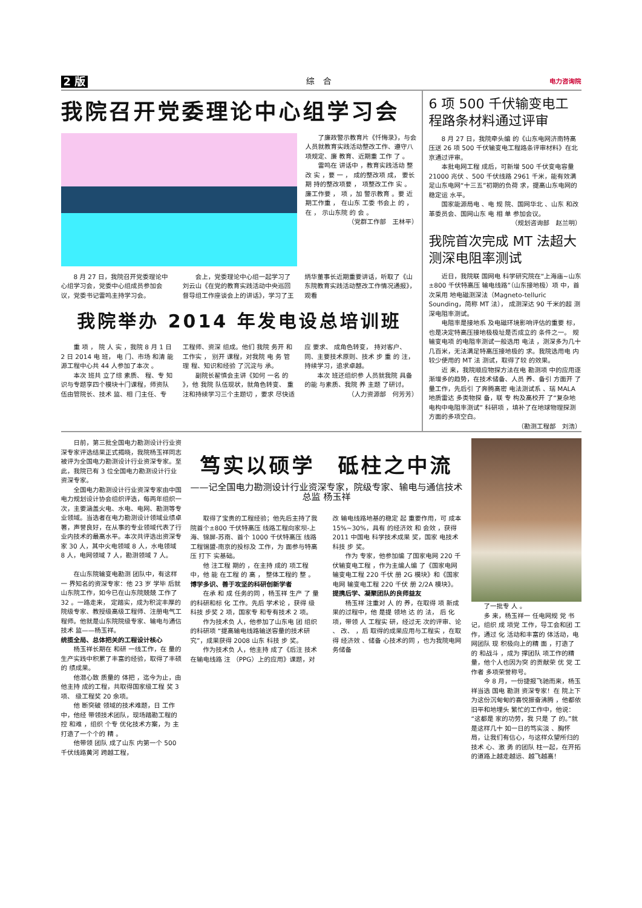2 版 综　合 电力咨询院
我院召开党委理论中心组学习会
了廉政警示教育片《忏悔录》，与会人员就教育实践活动整改工作、遵守八项规定、廉 教育、近期重 工作 了 。
雷鸣在 讲话中 ，教育实践活动 整改 实 ，要 一 ， 成的整改项 成， 要长期 持的整改项要 ， 项整改工作 实 。 廉工作要 ， 项 ，加 警示教育 。要 近期工作重 ， 在山东 工委 书会上 的 ，在 ， 示山东院 的 会 。
（党群工作部　王林平）
8 月 27 日，我院召开党委理论中心组学习会，党委中心组成员参加会议，党委书记雷鸣主持学习会。
会上，党委理论中心组一起学习了刘云山《在党的教育实践活动中央巡回督导组工作座谈会上的讲话》，学习了王炳华董事长近期重要讲话，听取了《山东院教育实践活动整改工作情况通报》，观看
我院举办 2014 年发电设总培训班
重 项 ， 院 人 实 ，我院 8 月 1 日 2 日 2014 电 班， 电 门、市场 和清 能源工程中心共 44 人参加了本次 。
本次 班共 立了综 素质、 程、专 知识与专题享四个模块十门课程，师资队伍由管院长、技术 监、相 门主任、专 工程师、资深 组成。他们 我院 务开 和 工作实 ， 别开 课程，对我院 电 务 管理 程、知识和经验 了沉淀与 承。
副院长翟慎会主讲《如何 一名 的 》，他 我院 队伍现状，就角色转变、 重 注和持续学习三个主题切 ，要求 尽快适应 要求、 成角色转变， 持对客户、 同、主要技术原则、技术 步 重 的 注，持续学习，追求卓越。
本次 班还组织参 人员就我院 具备的能 与素质、我院 养 主题 了研讨。
（人力资源部　何芳芳）
6 项 500 千伏输变电工程路条材料通过评审
8 月 27 日，我院牵头编 的《山东电网济南特高压送 26 项 500 千伏输变电工程路条评审材料》在北京通过评审。
本批电网工程 成后，可新增 500 千伏变电容量 21000 兆伏 、500 千伏线路 2961 千米，能有效满足山东电网“十三五”初期的负荷 求，提高山东电网的 稳定运 水平。
国家能源局电 、电 规 院、国网华北 、山东 和改革委员会、国网山东 电 相 单 参加会议。
（规划咨询部　赵兰明）
我院首次完成 MT 法超大测深电阻率测试
近日，我院联 国网电 科学研究院在“上海庙~山东±800 千伏特高压 输电线路”（山东接地极）项 中，首次采用 地电磁测深法（Magneto-telluric Sounding，简称 MT 法）， 成测深达 90 千米的超 测深电阻率测试。
电阻率是接地系 及电磁环境影响评估的重要 标，也是决定特高压接地极极址是否成立的 条件之一。 规输变电项 的电阻率测试一般选用 电法 ，测深多为几十 几百米，无法满足特高压接地极的 求。我院选用电 内较少使用的 MT 法 测试，取得了较 的效果。
近 来，我院顺应物探方法在电 勘测项 中的应用逐渐增多的趋势，在技术储备、人员 养、备引 方面开 了 量工作，先后引 了奔腾高密 电法测试系 、瑞 MALA 地质雷达 多类物探 备，联 专 构及高校开 了“复杂地电构中电阻率测试” 科研项 ，填补了在地球物理探测方面的多项空白。
（勘测工程部　刘浩）
日前，第三批全国电力勘测设计行业资深专家评选结果正式揭晓，我院杨玉祥同志被评为全国电力勘测设计行业资深专家。至此，我院已有 3 位全国电力勘测设计行业资深专家。
全国电力勘测设计行业资深专家由中国电力规划设计协会组织评选，每两年组织一次，主要涵盖火电、水电、电网、勘测等专业领域。当选者在电力勘测设计领域业绩卓著，声誉良好，在从事的专业领域代表了行业内技术的最高水平。本次共评选出资深专家 30 人，其中火电领域 8 人，水电领域 8 人，电网领域 7 人，勘测领域 7 人。
在山东院输变电勘测 团队中，有这样一 界知名的资深专家：他 23 岁 学毕 后就 山东院工作，如今已在山东院兢兢 工作了 32 。一路走来， 定踏实，成为积淀丰厚的院级专家、教授级高级工程师、注册电气工程师。他就是山东院院级专家、输电与通信技术 监——杨玉祥。
统揽全局、总体把关的工程设计核心
杨玉祥长期在 和研 一线工作，在 量的生产实践中积累了丰富的经验，取得了丰硕的 绩成果。
他潜心致 质量的 体把 ，迄今为止，由他主持 成的工程，共取得国家级工程 奖 3 项、 级工程奖 20 余项。
他 断突破 领域的技术难题，日 工作中，他经 带领技术团队，现场踏勘工程的 控 和难 ，组织 个专 优化技术方案，为 主打造了一个个的 精 。
他带领 团队 成了山东 内第一个 500 千伏线路黄河 跨越工程，
笃实以硕学　砥柱之中流
——记全国电力勘测设计行业资深专家，院级专家、输电与通信技术总监 杨玉祥
取得了宝贵的工程经验；他先后主持了我院首个±800 千伏特高压 线路工程向家坝-上海、锦屏-苏南、首个 1000 千伏特高压 线路工程锡盟-南京的投标及 工作，为 面参与特高压 打下 实基础。
他 注工程 期的 ，在主持 成的 项工程中，他 能 在工程 的 高 ， 整体工程的 整 。
博学多识、善于攻坚的科研创新学者
在承 和 成 任务的同 ，杨玉祥 生产 了 量的科研和标 化 工作。先后 学术论 ，获得 级科技 步奖 2 项，国家专 和专有技术 2 项。
作为技术负 人，他参加了山东电 团 组织的科研项 “提高输电线路输送容量的技术研究”，成果获得 2008 山东 科技 步 奖。
作为技术负 人，他主持 成了《后注 技术在输电线路 注 （PPG）上的应用》课题，对 改 输电线路地基的稳定 起 重要作用，可 成本 15%~30%，具有 的经济效 和 会效 ，获得 2011 中国电 科学技术成果 奖，国家 电技术科技 步 奖。
作为 专家，他参加编 了国家电网 220 千伏输变电工程 ，作为主编人编 了《国家电网输变电工程 220 千伏 册 2G 模块》和《国家电网 输变电工程 220 千伏 册 2/2A 模块》。
提携后学、凝聚团队的良师益友
杨玉祥 注重对 人 的 养，在取得 项 新成果的过程中，他 是提 领地 达 的 法， 后 化 项，带领 人 工程实 研，经过无 次的评审、论 、 改、 ，后 取得的成果应用与工程实 ，在取得 经济效 、储备 心技术的同 ，也为我院电网 务储备
了一批专 人 。
多 来，杨玉祥一 任电网规 党 书记，组织 成 项党 工作，导工会和团 工作，通过 化 活动和丰富的 体活动，电网团队 现 积极向上的精 面 ，打造了 的 和战斗 ，成为 撑团队 项工作的精 量，他个人也因为突 的贡献荣 优 党 工作者 多项荣誉称号。
今 8 月，一份捷报飞驰而来，杨玉祥当选 国电 勘测 资深专家！在 院上下为这份沉甸甸的喜悦振奋沸腾 ，他都依旧平和地埋头 繁忙的工作中，他说：“这都是 家的功劳，我 只是 了 的。”就是这样几十 如一日的笃实淡 、胸怀 局，让我们有信心，与这样众望所归的技术 心、激 勇 的团队 柱一起，在开拓 的道路上越走越远、越飞越高！